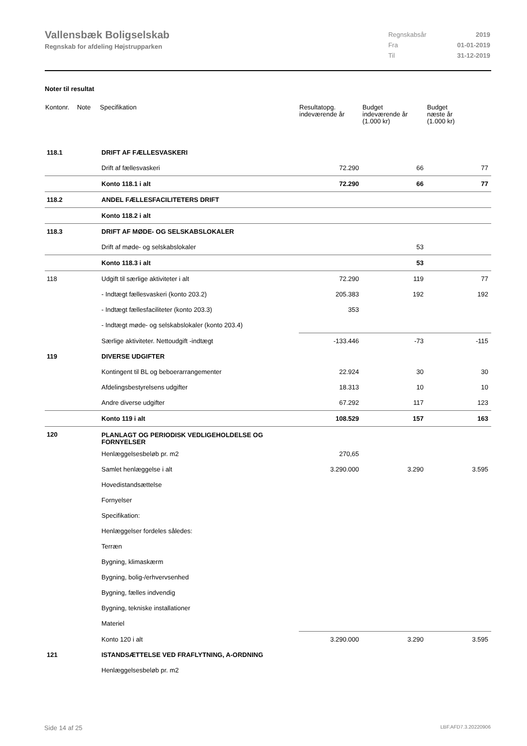Vallensbæk Boligselskab
Regnskab for afdeling Højstrupparken
| Regnskabsår | 2019 |
| Fra | 01-01-2019 |
| Til | 31-12-2019 |
Noter til resultat
| Kontonr. | Note | Specifikation | Resultatopg. indeværende år | Budget indeværende år (1.000 kr) | Budget næste år (1.000 kr) |
| --- | --- | --- | --- | --- | --- |
| 118.1 | | DRIFT AF FÆLLESVASKERI | | | |
| | | Drift af fællesvaskeri | 72.290 | 66 | 77 |
| | | Konto 118.1 i alt | 72.290 | 66 | 77 |
| 118.2 | | ANDEL FÆLLESFACILITETERS DRIFT | | | |
| | | Konto 118.2 i alt | | | |
| 118.3 | | DRIFT AF MØDE- OG SELSKABSLOKALER | | | |
| | | Drift af møde- og selskabslokaler | | 53 | |
| | | Konto 118.3 i alt | | 53 | |
| 118 | | Udgift til særlige aktiviteter i alt | 72.290 | 119 | 77 |
| | | - Indtægt fællesvaskeri (konto 203.2) | 205.383 | 192 | 192 |
| | | - Indtægt fællesfaciliteter (konto 203.3) | 353 | | |
| | | - Indtægt møde- og selskabslokaler (konto 203.4) | | | |
| | | Særlige aktiviteter. Nettoudgift -indtægt | -133.446 | -73 | -115 |
| 119 | | DIVERSE UDGIFTER | | | |
| | | Kontingent til BL og beboerarrangementer | 22.924 | 30 | 30 |
| | | Afdelingsbestyrelsens udgifter | 18.313 | 10 | 10 |
| | | Andre diverse udgifter | 67.292 | 117 | 123 |
| | | Konto 119 i alt | 108.529 | 157 | 163 |
| 120 | | PLANLAGT OG PERIODISK VEDLIGEHOLDELSE OG FORNYELSER | | | |
| | | Henlæggelsesbeløb pr. m2 | 270,65 | | |
| | | Samlet henlæggelse i alt | 3.290.000 | 3.290 | 3.595 |
| | | Hovedistandsættelse | | | |
| | | Fornyelser | | | |
| | | Specifikation: | | | |
| | | Henlæggelser fordeles således: | | | |
| | | Terræn | | | |
| | | Bygning, klimaskærm | | | |
| | | Bygning, bolig-/erhvervsenhed | | | |
| | | Bygning, fælles indvendig | | | |
| | | Bygning, tekniske installationer | | | |
| | | Materiel | | | |
| | | Konto 120 i alt | 3.290.000 | 3.290 | 3.595 |
| 121 | | ISTANDSÆTTELSE VED FRAFLYTNING, A-ORDNING | | | |
| | | Henlæggelsesbeløb pr. m2 | | | |
Side 14 af 25 LBF.AFD7.3.20220906